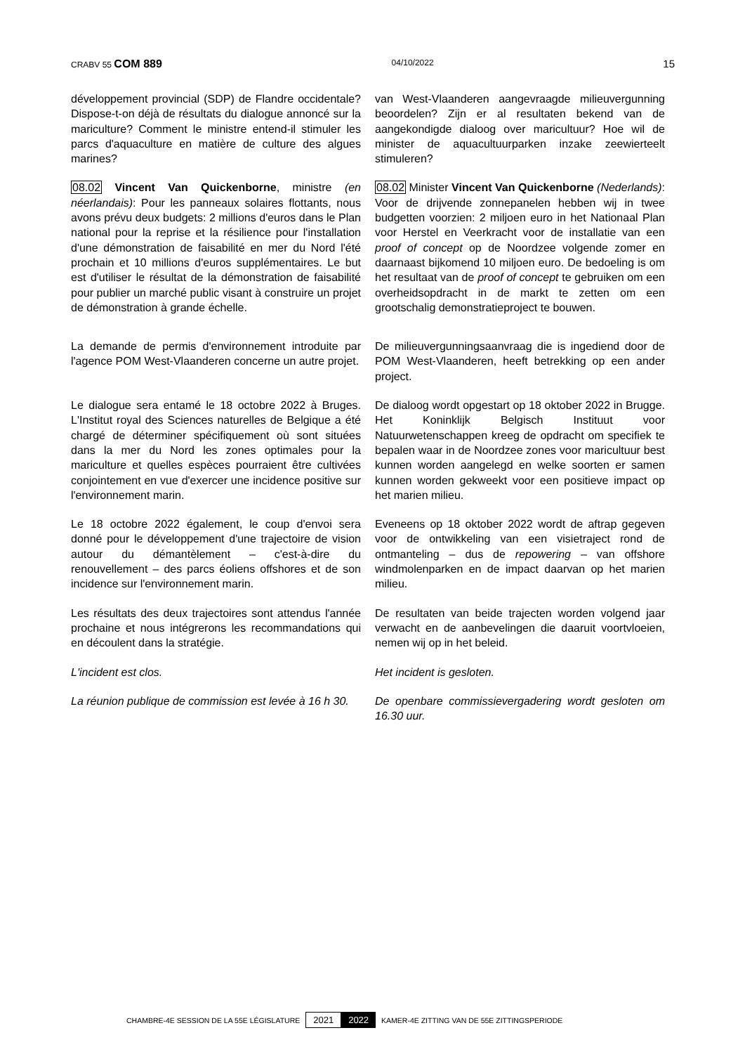CRABV 55 COM 889 04/10/2022 15
développement provincial (SDP) de Flandre occidentale? Dispose-t-on déjà de résultats du dialogue annoncé sur la mariculture? Comment le ministre entend-il stimuler les parcs d'aquaculture en matière de culture des algues marines?
van West-Vlaanderen aangevraagde milieuvergunning beoordelen? Zijn er al resultaten bekend van de aangekondigde dialoog over maricultuur? Hoe wil de minister de aquacultuurparken inzake zeewierteelt stimuleren?
08.02 Vincent Van Quickenborne, ministre (en néerlandais): Pour les panneaux solaires flottants, nous avons prévu deux budgets: 2 millions d'euros dans le Plan national pour la reprise et la résilience pour l'installation d'une démonstration de faisabilité en mer du Nord l'été prochain et 10 millions d'euros supplémentaires. Le but est d'utiliser le résultat de la démonstration de faisabilité pour publier un marché public visant à construire un projet de démonstration à grande échelle.
08.02 Minister Vincent Van Quickenborne (Nederlands): Voor de drijvende zonnepanelen hebben wij in twee budgetten voorzien: 2 miljoen euro in het Nationaal Plan voor Herstel en Veerkracht voor de installatie van een proof of concept op de Noordzee volgende zomer en daarnaast bijkomend 10 miljoen euro. De bedoeling is om het resultaat van de proof of concept te gebruiken om een overheidsopdracht in de markt te zetten om een grootschalig demonstratieproject te bouwen.
La demande de permis d'environnement introduite par l'agence POM West-Vlaanderen concerne un autre projet.
De milieuvergunningsaanvraag die is ingediend door de POM West-Vlaanderen, heeft betrekking op een ander project.
Le dialogue sera entamé le 18 octobre 2022 à Bruges. L'Institut royal des Sciences naturelles de Belgique a été chargé de déterminer spécifiquement où sont situées dans la mer du Nord les zones optimales pour la mariculture et quelles espèces pourraient être cultivées conjointement en vue d'exercer une incidence positive sur l'environnement marin.
De dialoog wordt opgestart op 18 oktober 2022 in Brugge. Het Koninklijk Belgisch Instituut voor Natuurwetenschappen kreeg de opdracht om specifiek te bepalen waar in de Noordzee zones voor maricultuur best kunnen worden aangelegd en welke soorten er samen kunnen worden gekweekt voor een positieve impact op het marien milieu.
Le 18 octobre 2022 également, le coup d'envoi sera donné pour le développement d'une trajectoire de vision autour du démantèlement – c'est-à-dire du renouvellement – des parcs éoliens offshores et de son incidence sur l'environnement marin.
Eveneens op 18 oktober 2022 wordt de aftrap gegeven voor de ontwikkeling van een visietraject rond de ontmanteling – dus de repowering – van offshore windmolenparken en de impact daarvan op het marien milieu.
Les résultats des deux trajectoires sont attendus l'année prochaine et nous intégrerons les recommandations qui en découlent dans la stratégie.
De resultaten van beide trajecten worden volgend jaar verwacht en de aanbevelingen die daaruit voortvloeien, nemen wij op in het beleid.
L'incident est clos. Het incident is gesloten.
La réunion publique de commission est levée à 16 h 30.
De openbare commissievergadering wordt gesloten om 16.30 uur.
CHAMBRE-4E SESSION DE LA 55E LÉGISLATURE 2021 2022 KAMER-4E ZITTING VAN DE 55E ZITTINGSPERIODE